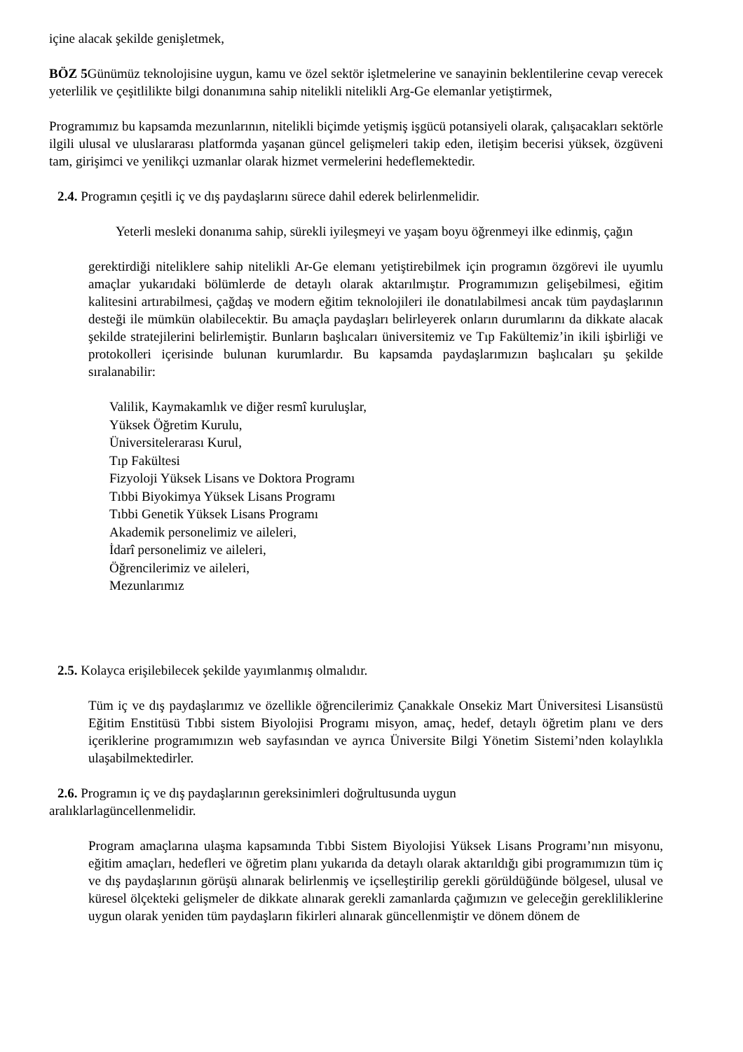içine alacak şekilde genişletmek,
BÖZ 5 Günümüz teknolojisine uygun, kamu ve özel sektör işletmelerine ve sanayinin beklentilerine cevap verecek yeterlilik ve çeşitlilikte bilgi donanımına sahip nitelikli nitelikli Arg-Ge elemanlar yetiştirmek,
Programımız bu kapsamda mezunlarının, nitelikli biçimde yetişmiş işgücü potansiyeli olarak, çalışacakları sektörle ilgili ulusal ve uluslararası platformda yaşanan güncel gelişmeleri takip eden, iletişim becerisi yüksek, özgüveni tam, girişimci ve yenilikçi uzmanlar olarak hizmet vermelerini hedeflemektedir.
2.4. Programın çeşitli iç ve dış paydaşlarını sürece dahil ederek belirlenmelidir.
Yeterli mesleki donanıma sahip, sürekli iyileşmeyi ve yaşam boyu öğrenmeyi ilke edinmiş, çağın
gerektirdiği niteliklere sahip nitelikli Ar-Ge elemanı yetiştirebilmek için programın özgörevi ile uyumlu amaçlar yukarıdaki bölümlerde de detaylı olarak aktarılmıştır. Programımızın gelişebilmesi, eğitim kalitesini artırabilmesi, çağdaş ve modern eğitim teknolojileri ile donatılabilmesi ancak tüm paydaşlarının desteği ile mümkün olabilecektir. Bu amaçla paydaşları belirleyerek onların durumlarını da dikkate alacak şekilde stratejilerini belirlemiştir. Bunların başlıcaları üniversitemiz ve Tıp Fakültemiz’in ikili işbirliği ve protokolleri içerisinde bulunan kurumlardır. Bu kapsamda paydaşlarımızın başlıcaları şu şekilde sıralanabilir:
Valilik, Kaymakamlık ve diğer resmî kuruluşlar,
Yüksek Öğretim Kurulu,
Üniversitelerarası Kurul,
Tıp Fakültesi
Fizyoloji Yüksek Lisans ve Doktora Programı
Tıbbi Biyokimya Yüksek Lisans Programı
Tıbbi Genetik Yüksek Lisans Programı
Akademik personelimiz ve aileleri,
İdarî personelimiz ve aileleri,
Öğrencilerimiz ve aileleri,
Mezunlarımız
2.5. Kolayca erişilebilecek şekilde yayımlanmış olmalıdır.
Tüm iç ve dış paydaşlarımız ve özellikle öğrencilerimiz Çanakkale Onsekiz Mart Üniversitesi Lisansüstü Eğitim Enstitüsü Tıbbi sistem Biyolojisi Programı misyon, amaç, hedef, detaylı öğretim planı ve ders içeriklerine programımızın web sayfasından ve ayrıca Üniversite Bilgi Yönetim Sistemi’nden kolaylıkla ulaşabilmektedirler.
2.6. Programın iç ve dış paydaşlarının gereksinimleri doğrultusunda uygun
aralıklarlagüncellenmelidir.
Program amaçlarına ulaşma kapsamında Tıbbi Sistem Biyolojisi Yüksek Lisans Programı’nın misyonu, eğitim amaçları, hedefleri ve öğretim planı yukarıda da detaylı olarak aktarıldığı gibi programımızın tüm iç ve dış paydaşlarının görüşü alınarak belirlenmiş ve içselleştirilip gerekli görüldüğünde bölgesel, ulusal ve küresel ölçekteki gelişmeler de dikkate alınarak gerekli zamanlarda çağımızın ve geleceğin gerekliliklerine uygun olarak yeniden tüm paydaşların fikirleri alınarak güncellenmiştir ve dönem dönem de